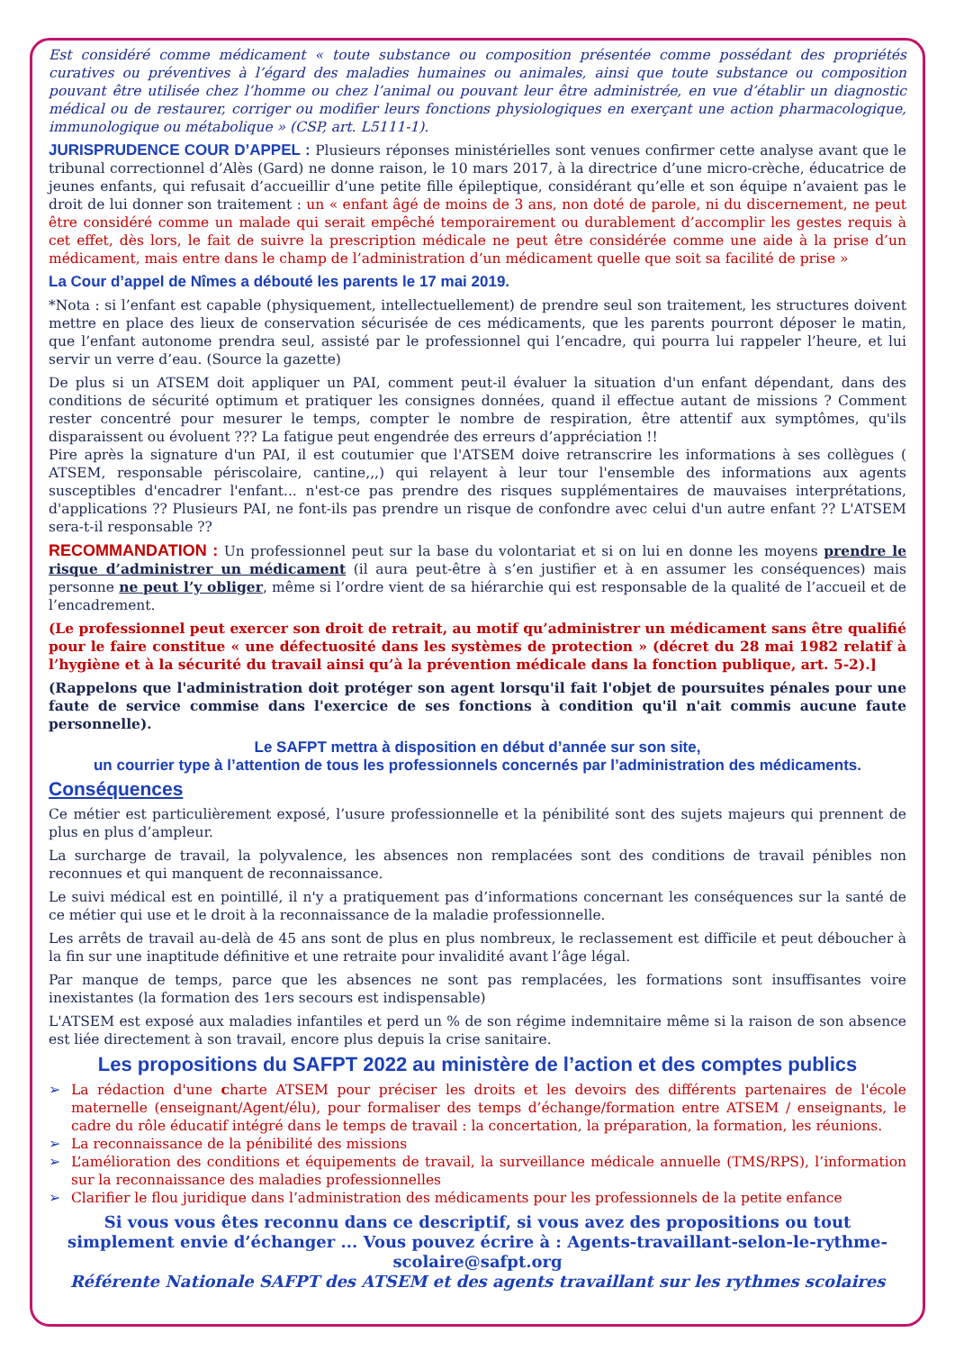Est considéré comme médicament « toute substance ou composition présentée comme possédant des propriétés curatives ou préventives à l’égard des maladies humaines ou animales, ainsi que toute substance ou composition pouvant être utilisée chez l’homme ou chez l’animal ou pouvant leur être administrée, en vue d’établir un diagnostic médical ou de restaurer, corriger ou modifier leurs fonctions physiologiques en exerçant une action pharmacologique, immunologique ou métabolique » (CSP, art. L5111-1).
JURISPRUDENCE COUR D’APPEL : Plusieurs réponses ministérielles sont venues confirmer cette analyse avant que le tribunal correctionnel d’Alès (Gard) ne donne raison, le 10 mars 2017, à la directrice d’une micro-crèche, éducatrice de jeunes enfants, qui refusait d’accueillir d’une petite fille épileptique, considérant qu’elle et son équipe n’avaient pas le droit de lui donner son traitement : un « enfant âgé de moins de 3 ans, non doté de parole, ni du discernement, ne peut être considéré comme un malade qui serait empêché temporairement ou durablement d’accomplir les gestes requis à cet effet, dès lors, le fait de suivre la prescription médicale ne peut être considérée comme une aide à la prise d’un médicament, mais entre dans le champ de l’administration d’un médicament quelle que soit sa facilité de prise »
La Cour d’appel de Nîmes a débouté les parents le 17 mai 2019.
*Nota : si l’enfant est capable (physiquement, intellectuellement) de prendre seul son traitement, les structures doivent mettre en place des lieux de conservation sécurisée de ces médicaments, que les parents pourront déposer le matin, que l’enfant autonome prendra seul, assisté par le professionnel qui l’encadre, qui pourra lui rappeler l’heure, et lui servir un verre d’eau. (Source la gazette)
De plus si un ATSEM doit appliquer un PAI, comment peut-il évaluer la situation d'un enfant dépendant, dans des conditions de sécurité optimum et pratiquer les consignes données, quand il effectue autant de missions ? Comment rester concentré pour mesurer le temps, compter le nombre de respiration, être attentif aux symptômes, qu'ils disparaissent ou évoluent ??? La fatigue peut engendrée des erreurs d’appréciation !!
Pire après la signature d'un PAI, il est coutumier que l'ATSEM doive retranscrire les informations à ses collègues ( ATSEM, responsable périscolaire, cantine,,,) qui relayent à leur tour l'ensemble des informations aux agents susceptibles d'encadrer l'enfant... n'est-ce pas prendre des risques supplémentaires de mauvaises interprétations, d'applications ?? Plusieurs PAI, ne font-ils pas prendre un risque de confondre avec celui d'un autre enfant ?? L'ATSEM sera-t-il responsable ??
RECOMMANDATION : Un professionnel peut sur la base du volontariat et si on lui en donne les moyens prendre le risque d’administrer un médicament (il aura peut-être à s’en justifier et à en assumer les conséquences) mais personne ne peut l’y obliger, même si l’ordre vient de sa hiérarchie qui est responsable de la qualité de l’accueil et de l’encadrement.
(Le professionnel peut exercer son droit de retrait, au motif qu’administrer un médicament sans être qualifié pour le faire constitue « une défectuosité dans les systèmes de protection » (décret du 28 mai 1982 relatif à l’hygiène et à la sécurité du travail ainsi qu’à la prévention médicale dans la fonction publique, art. 5-2).]
(Rappelons que l'administration doit protéger son agent lorsqu'il fait l'objet de poursuites pénales pour une faute de service commise dans l'exercice de ses fonctions à condition qu'il n'ait commis aucune faute personnelle).
Le SAFPT mettra à disposition en début d’année sur son site,
un courrier type à l’attention de tous les professionnels concernés par l’administration des médicaments.
Conséquences
Ce métier est particulièrement exposé, l’usure professionnelle et la pénibilité sont des sujets majeurs qui prennent de plus en plus d’ampleur.
La surcharge de travail, la polyvalence, les absences non remplacées sont des conditions de travail pénibles non reconnues et qui manquent de reconnaissance.
Le suivi médical est en pointillé, il n'y a pratiquement pas d’informations concernant les conséquences sur la santé de ce métier qui use et le droit à la reconnaissance de la maladie professionnelle.
Les arrêts de travail au-delà de 45 ans sont de plus en plus nombreux, le reclassement est difficile et peut déboucher à la fin sur une inaptitude définitive et une retraite pour invalidité avant l’âge légal.
Par manque de temps, parce que les absences ne sont pas remplacées, les formations sont insuffisantes voire inexistantes (la formation des 1ers secours est indispensable)
L'ATSEM est exposé aux maladies infantiles et perd un % de son régime indemnitaire même si la raison de son absence est liée directement à son travail, encore plus depuis la crise sanitaire.
Les propositions du SAFPT 2022 au ministère de l’action et des comptes publics
➢ La rédaction d'une charte ATSEM pour préciser les droits et les devoirs des différents partenaires de l'école maternelle (enseignant/Agent/élu), pour formaliser des temps d’échange/formation entre ATSEM / enseignants, le cadre du rôle éducatif intégré dans le temps de travail : la concertation, la préparation, la formation, les réunions.
➢ La reconnaissance de la pénibilité des missions
➢ L’amélioration des conditions et équipements de travail, la surveillance médicale annuelle (TMS/RPS), l’information sur la reconnaissance des maladies professionnelles
➢ Clarifier le flou juridique dans l’administration des médicaments pour les professionnels de la petite enfance
Si vous vous êtes reconnu dans ce descriptif, si vous avez des propositions ou tout simplement envie d’échanger ... Vous pouvez écrire à : Agents-travaillant-selon-le-rythme-scolaire@safpt.org
Référente Nationale SAFPT des ATSEM et des agents travaillant sur les rythmes scolaires